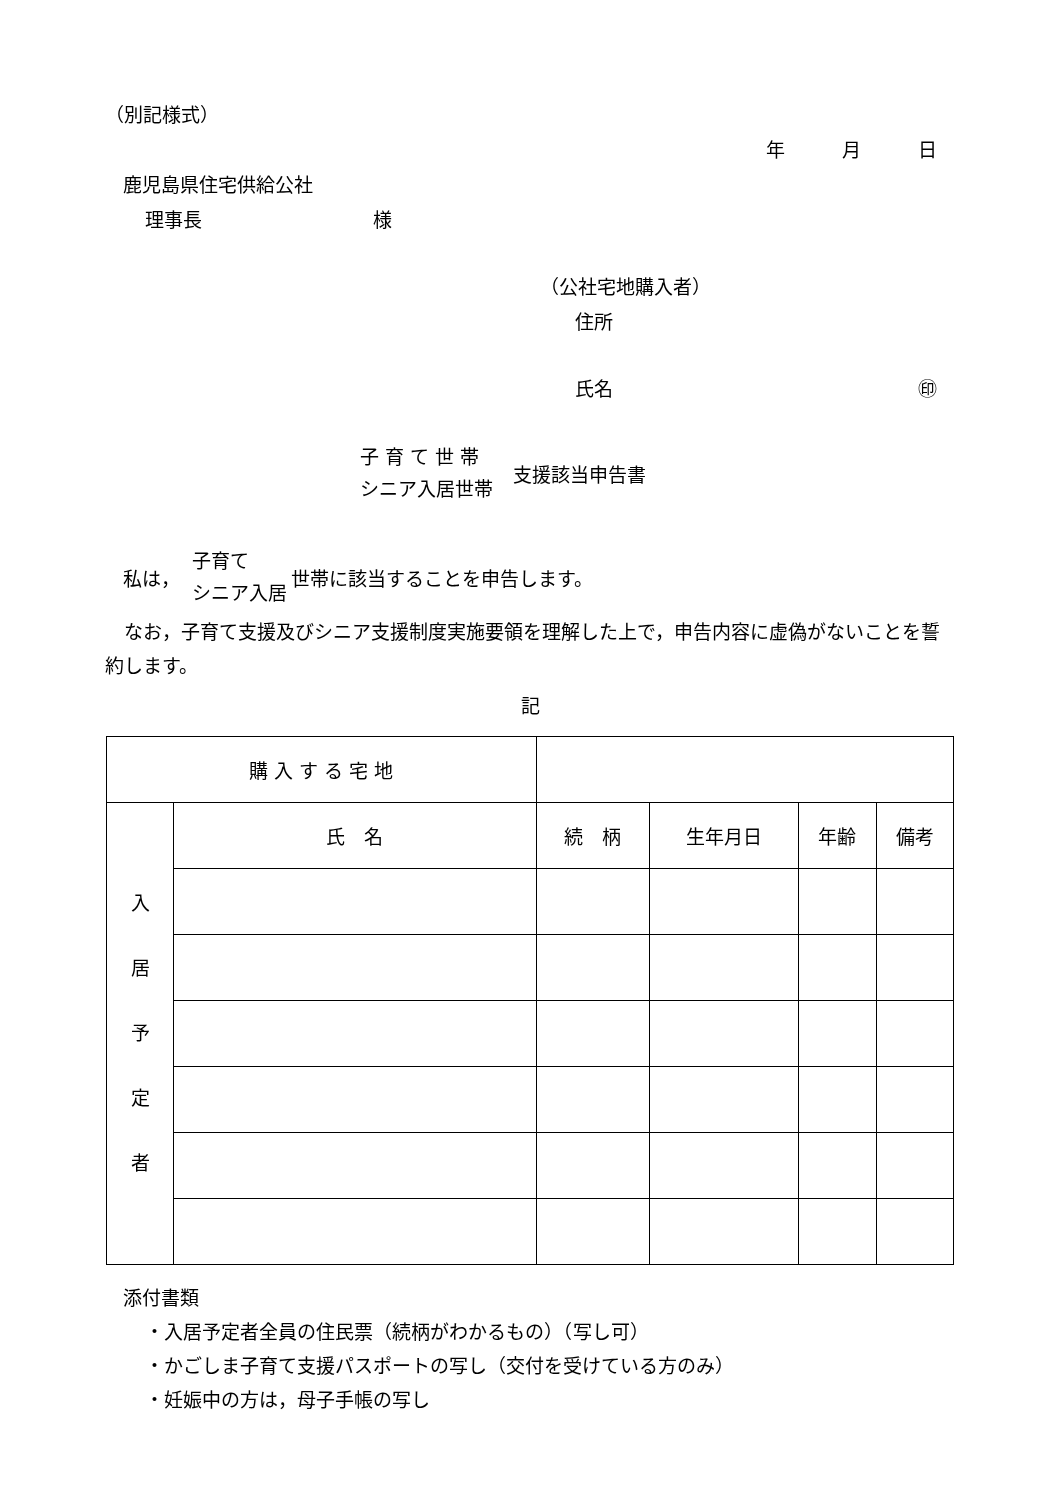（別記様式）
年　　　月　　　日
鹿児島県住宅供給公社
理事長　　　　　　　　　様
（公社宅地購入者）
住所
氏名 ㊞
子 育 て 世 帯
シニア入居世帯
支援該当申告書
私は，
子育て
シニア入居
世帯に該当することを申告します。
　なお，子育て支援及びシニア支援制度実施要領を理解した上で，申告内容に虚偽がないことを誓約します。
記
| 購 入 す る 宅 地 | | | | | |
| 入 居 予 定 者 | 氏 名 | 続 柄 | 生年月日 | 年齢 | 備考 |
添付書類
・入居予定者全員の住民票（続柄がわかるもの）（写し可）
・かごしま子育て支援パスポートの写し（交付を受けている方のみ）
・妊娠中の方は，母子手帳の写し